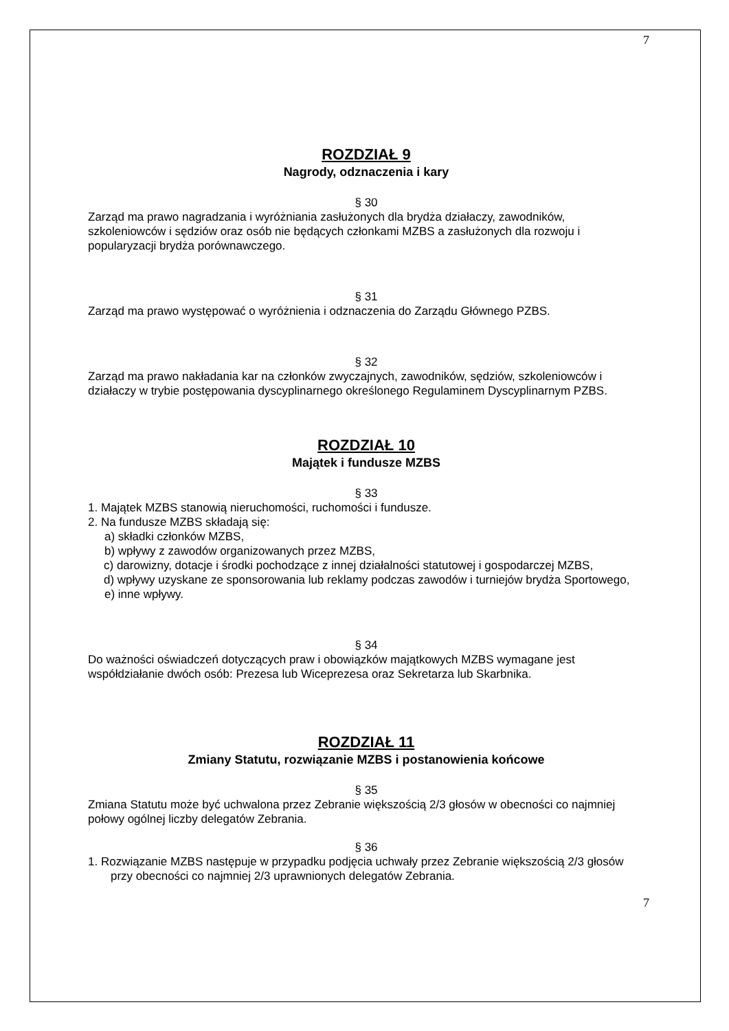7
ROZDZIAŁ 9
Nagrody, odznaczenia i kary
§ 30
Zarząd ma prawo nagradzania i wyróżniania zasłużonych dla brydża działaczy, zawodników, szkoleniowców i sędziów oraz osób nie będących członkami MZBS a zasłużonych dla rozwoju i popularyzacji brydża porównawczego.
§ 31
Zarząd ma prawo występować o wyróżnienia i odznaczenia do Zarządu Głównego PZBS.
§ 32
Zarząd ma prawo nakładania kar na członków zwyczajnych, zawodników, sędziów, szkoleniowców i działaczy w trybie postępowania dyscyplinarnego określonego Regulaminem Dyscyplinarnym PZBS.
ROZDZIAŁ 10
Majątek i fundusze MZBS
§ 33
1. Majątek MZBS stanowią nieruchomości, ruchomości i fundusze.
2. Na fundusze MZBS składają się:
a) składki członków MZBS,
b) wpływy z zawodów organizowanych przez MZBS,
c) darowizny, dotacje i środki pochodzące z innej działalności statutowej i gospodarczej MZBS,
d) wpływy uzyskane ze sponsorowania lub reklamy podczas zawodów i turniejów brydża Sportowego,
e) inne wpływy.
§ 34
Do ważności oświadczeń dotyczących praw i obowiązków majątkowych MZBS wymagane jest współdziałanie dwóch osób: Prezesa lub Wiceprezesa oraz Sekretarza lub Skarbnika.
ROZDZIAŁ 11
Zmiany Statutu, rozwiązanie MZBS i postanowienia końcowe
§ 35
Zmiana Statutu może być uchwalona przez Zebranie większością 2/3 głosów w obecności co najmniej połowy ogólnej liczby delegatów Zebrania.
§ 36
1. Rozwiązanie MZBS następuje w przypadku podjęcia uchwały przez Zebranie większością 2/3 głosów przy obecności co najmniej 2/3 uprawnionych delegatów Zebrania.
7